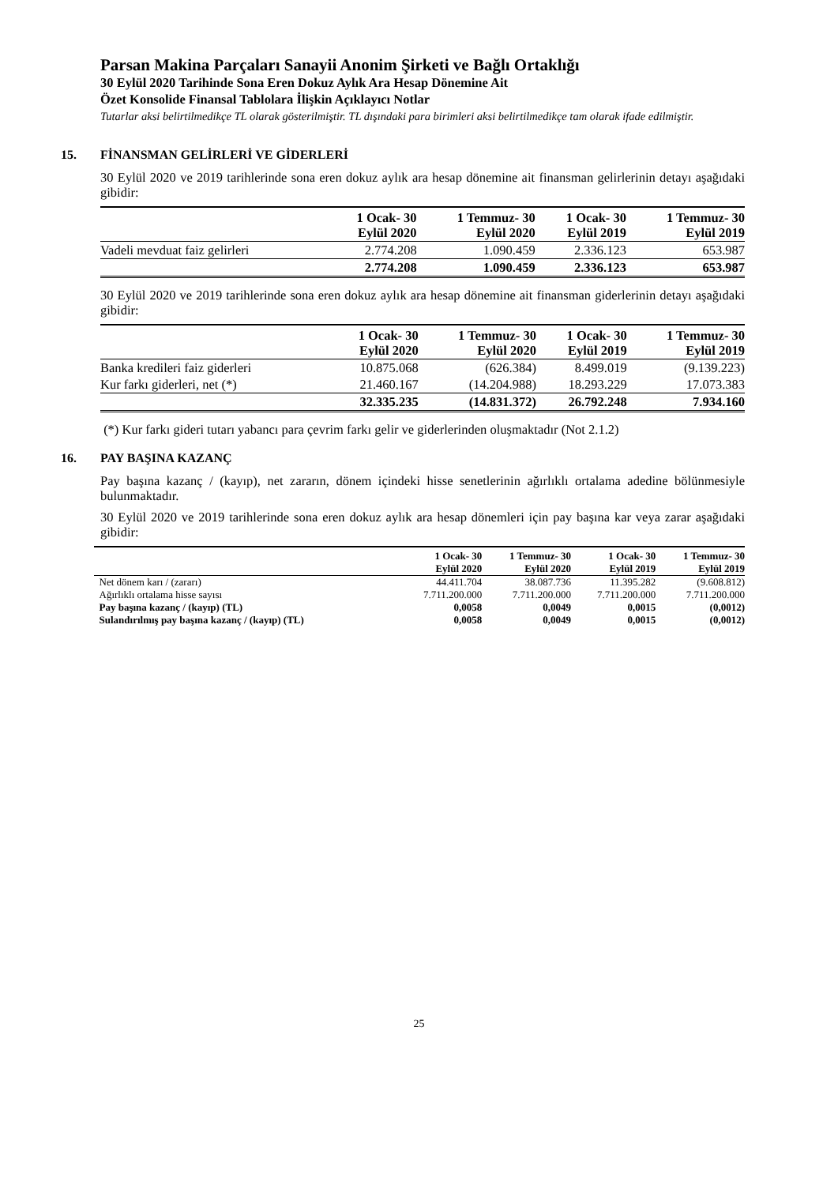Parsan Makina Parçaları Sanayii Anonim Şirketi ve Bağlı Ortaklığı
30 Eylül 2020 Tarihinde Sona Eren Dokuz Aylık Ara Hesap Dönemine Ait
Özet Konsolide Finansal Tablolara İlişkin Açıklayıcı Notlar
Tutarlar aksi belirtilmedikçe TL olarak gösterilmiştir. TL dışındaki para birimleri aksi belirtilmedikçe tam olarak ifade edilmiştir.
15. FİNANSMAN GELİRLERİ VE GİDERLERİ
30 Eylül 2020 ve 2019 tarihlerinde sona eren dokuz aylık ara hesap dönemine ait finansman gelirlerinin detayı aşağıdaki gibidir:
| | 1 Ocak- 30 Eylül 2020 | 1 Temmuz- 30 Eylül 2020 | 1 Ocak- 30 Eylül 2019 | 1 Temmuz- 30 Eylül 2019 |
| --- | --- | --- | --- | --- |
| Vadeli mevduat faiz gelirleri | 2.774.208 | 1.090.459 | 2.336.123 | 653.987 |
| | 2.774.208 | 1.090.459 | 2.336.123 | 653.987 |
30 Eylül 2020 ve 2019 tarihlerinde sona eren dokuz aylık ara hesap dönemine ait finansman giderlerinin detayı aşağıdaki gibidir:
| | 1 Ocak- 30 Eylül 2020 | 1 Temmuz- 30 Eylül 2020 | 1 Ocak- 30 Eylül 2019 | 1 Temmuz- 30 Eylül 2019 |
| --- | --- | --- | --- | --- |
| Banka kredileri faiz giderleri | 10.875.068 | (626.384) | 8.499.019 | (9.139.223) |
| Kur farkı giderleri, net (*) | 21.460.167 | (14.204.988) | 18.293.229 | 17.073.383 |
| | 32.335.235 | (14.831.372) | 26.792.248 | 7.934.160 |
(*) Kur farkı gideri tutarı yabancı para çevrim farkı gelir ve giderlerinden oluşmaktadır (Not 2.1.2)
16. PAY BAŞINA KAZANÇ
Pay başına kazanç / (kayıp), net zararın, dönem içindeki hisse senetlerinin ağırlıklı ortalama adedine bölünmesiyle bulunmaktadır.
30 Eylül 2020 ve 2019 tarihlerinde sona eren dokuz aylık ara hesap dönemleri için pay başına kar veya zarar aşağıdaki gibidir:
| | 1 Ocak- 30 Eylül 2020 | 1 Temmuz- 30 Eylül 2020 | 1 Ocak- 30 Eylül 2019 | 1 Temmuz- 30 Eylül 2019 |
| --- | --- | --- | --- | --- |
| Net dönem karı / (zararı) | 44.411.704 | 38.087.736 | 11.395.282 | (9.608.812) |
| Ağırlıklı ortalama hisse sayısı | 7.711.200.000 | 7.711.200.000 | 7.711.200.000 | 7.711.200.000 |
| Pay başına kazanç / (kayıp) (TL) | 0,0058 | 0,0049 | 0,0015 | (0,0012) |
| Sulandırılmış pay başına kazanç / (kayıp) (TL) | 0,0058 | 0,0049 | 0,0015 | (0,0012) |
25